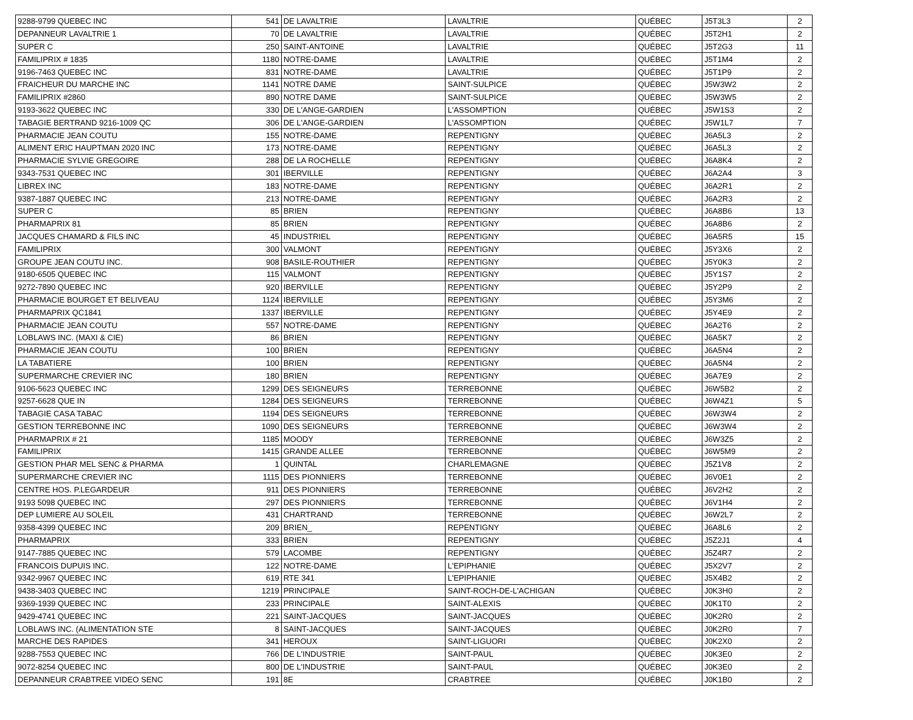| 9288-9799 QUEBEC INC | 541 | DE LAVALTRIE | LAVALTRIE | QUÉBEC | J5T3L3 | 2 |
| DEPANNEUR LAVALTRIE 1 | 70 | DE LAVALTRIE | LAVALTRIE | QUÉBEC | J5T2H1 | 2 |
| SUPER C | 250 | SAINT-ANTOINE | LAVALTRIE | QUÉBEC | J5T2G3 | 11 |
| FAMILIPRIX # 1835 | 1180 | NOTRE-DAME | LAVALTRIE | QUÉBEC | J5T1M4 | 2 |
| 9196-7463 QUEBEC INC | 831 | NOTRE-DAME | LAVALTRIE | QUÉBEC | J5T1P9 | 2 |
| FRAICHEUR DU MARCHE INC | 1141 | NOTRE DAME | SAINT-SULPICE | QUÉBEC | J5W3W2 | 2 |
| FAMILIPRIX #2860 | 890 | NOTRE DAME | SAINT-SULPICE | QUÉBEC | J5W3W5 | 2 |
| 9193-3622 QUEBEC INC | 330 | DE L'ANGE-GARDIEN | L'ASSOMPTION | QUÉBEC | J5W1S3 | 2 |
| TABAGIE BERTRAND 9216-1009 QC | 306 | DE L'ANGE-GARDIEN | L'ASSOMPTION | QUÉBEC | J5W1L7 | 7 |
| PHARMACIE JEAN COUTU | 155 | NOTRE-DAME | REPENTIGNY | QUÉBEC | J6A5L3 | 2 |
| ALIMENT ERIC HAUPTMAN 2020 INC | 173 | NOTRE-DAME | REPENTIGNY | QUÉBEC | J6A5L3 | 2 |
| PHARMACIE SYLVIE GREGOIRE | 288 | DE LA ROCHELLE | REPENTIGNY | QUÉBEC | J6A8K4 | 2 |
| 9343-7531 QUEBEC INC | 301 | IBERVILLE | REPENTIGNY | QUÉBEC | J6A2A4 | 3 |
| LIBREX INC | 183 | NOTRE-DAME | REPENTIGNY | QUÉBEC | J6A2R1 | 2 |
| 9387-1887 QUEBEC INC | 213 | NOTRE-DAME | REPENTIGNY | QUÉBEC | J6A2R3 | 2 |
| SUPER C | 85 | BRIEN | REPENTIGNY | QUÉBEC | J6A8B6 | 13 |
| PHARMAPRIX 81 | 85 | BRIEN | REPENTIGNY | QUÉBEC | J6A8B6 | 2 |
| JACQUES CHAMARD & FILS INC | 45 | INDUSTRIEL | REPENTIGNY | QUÉBEC | J6A5R5 | 15 |
| FAMILIPRIX | 300 | VALMONT | REPENTIGNY | QUÉBEC | J5Y3X6 | 2 |
| GROUPE JEAN COUTU INC. | 908 | BASILE-ROUTHIER | REPENTIGNY | QUÉBEC | J5Y0K3 | 2 |
| 9180-6505 QUEBEC INC | 115 | VALMONT | REPENTIGNY | QUÉBEC | J5Y1S7 | 2 |
| 9272-7890 QUEBEC INC | 920 | IBERVILLE | REPENTIGNY | QUÉBEC | J5Y2P9 | 2 |
| PHARMACIE BOURGET ET BELIVEAU | 1124 | IBERVILLE | REPENTIGNY | QUÉBEC | J5Y3M6 | 2 |
| PHARMAPRIX QC1841 | 1337 | IBERVILLE | REPENTIGNY | QUÉBEC | J5Y4E9 | 2 |
| PHARMACIE JEAN COUTU | 557 | NOTRE-DAME | REPENTIGNY | QUÉBEC | J6A2T6 | 2 |
| LOBLAWS INC. (MAXI & CIE) | 86 | BRIEN | REPENTIGNY | QUÉBEC | J6A5K7 | 2 |
| PHARMACIE JEAN COUTU | 100 | BRIEN | REPENTIGNY | QUÉBEC | J6A5N4 | 2 |
| LA TABATIERE | 100 | BRIEN | REPENTIGNY | QUÉBEC | J6A5N4 | 2 |
| SUPERMARCHE CREVIER INC | 180 | BRIEN | REPENTIGNY | QUÉBEC | J6A7E9 | 2 |
| 9106-5623 QUEBEC INC | 1299 | DES SEIGNEURS | TERREBONNE | QUÉBEC | J6W5B2 | 2 |
| 9257-6628 QUE IN | 1284 | DES SEIGNEURS | TERREBONNE | QUÉBEC | J6W4Z1 | 5 |
| TABAGIE CASA TABAC | 1194 | DES SEIGNEURS | TERREBONNE | QUÉBEC | J6W3W4 | 2 |
| GESTION TERREBONNE INC | 1090 | DES SEIGNEURS | TERREBONNE | QUÉBEC | J6W3W4 | 2 |
| PHARMAPRIX # 21 | 1185 | MOODY | TERREBONNE | QUÉBEC | J6W3Z5 | 2 |
| FAMILIPRIX | 1415 | GRANDE ALLEE | TERREBONNE | QUÉBEC | J6W5M9 | 2 |
| GESTION PHAR MEL SENC & PHARMA | 1 | QUINTAL | CHARLEMAGNE | QUÉBEC | J5Z1V8 | 2 |
| SUPERMARCHE CREVIER INC | 1115 | DES PIONNIERS | TERREBONNE | QUÉBEC | J6V0E1 | 2 |
| CENTRE HOS. P.LEGARDEUR | 911 | DES PIONNIERS | TERREBONNE | QUÉBEC | J6V2H2 | 2 |
| 9193 5098 QUEBEC INC | 297 | DES PIONNIERS | TERREBONNE | QUÉBEC | J6V1H4 | 2 |
| DEP LUMIERE AU SOLEIL | 431 | CHARTRAND | TERREBONNE | QUÉBEC | J6W2L7 | 2 |
| 9358-4399 QUEBEC INC | 209 | BRIEN_ | REPENTIGNY | QUÉBEC | J6A8L6 | 2 |
| PHARMAPRIX | 333 | BRIEN | REPENTIGNY | QUÉBEC | J5Z2J1 | 4 |
| 9147-7885 QUEBEC INC | 579 | LACOMBE | REPENTIGNY | QUÉBEC | J5Z4R7 | 2 |
| FRANCOIS DUPUIS INC. | 122 | NOTRE-DAME | L'EPIPHANIE | QUÉBEC | J5X2V7 | 2 |
| 9342-9967 QUEBEC INC | 619 | RTE 341 | L'EPIPHANIE | QUÉBEC | J5X4B2 | 2 |
| 9438-3403 QUEBEC INC | 1219 | PRINCIPALE | SAINT-ROCH-DE-L'ACHIGAN | QUÉBEC | J0K3H0 | 2 |
| 9369-1939 QUEBEC INC | 233 | PRINCIPALE | SAINT-ALEXIS | QUÉBEC | J0K1T0 | 2 |
| 9429-4741 QUEBEC INC | 221 | SAINT-JACQUES | SAINT-JACQUES | QUÉBEC | J0K2R0 | 2 |
| LOBLAWS INC. (ALIMENTATION STE | 8 | SAINT-JACQUES | SAINT-JACQUES | QUÉBEC | J0K2R0 | 7 |
| MARCHE DES RAPIDES | 341 | HEROUX | SAINT-LIGUORI | QUÉBEC | J0K2X0 | 2 |
| 9288-7553 QUEBEC INC | 766 | DE L'INDUSTRIE | SAINT-PAUL | QUÉBEC | J0K3E0 | 2 |
| 9072-8254 QUEBEC INC | 800 | DE L'INDUSTRIE | SAINT-PAUL | QUÉBEC | J0K3E0 | 2 |
| DEPANNEUR CRABTREE VIDEO SENC | 191 | 8E | CRABTREE | QUÉBEC | J0K1B0 | 2 |